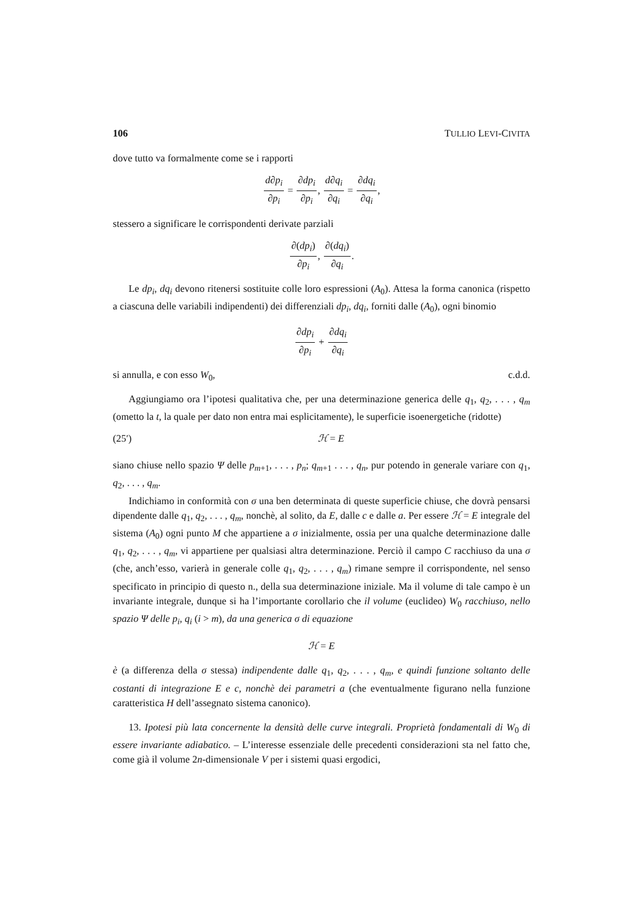106 TULLIO LEVI-CIVITA
dove tutto va formalmente come se i rapporti
d∂p<sub>i</sub> ∂p<sub>i</sub> = ∂dp<sub>i</sub> ∂p<sub>i</sub>, d∂q<sub>i</sub> ∂q<sub>i</sub> = ∂dq<sub>i</sub> ∂q<sub>i</sub>,
stessero a significare le corrispondenti derivate parziali
∂(dp<sub>i</sub>) ∂p<sub>i</sub>, ∂(dq<sub>i</sub>) ∂q<sub>i</sub>.
Le dp<sub>i</sub>, dq<sub>i</sub> devono ritenersi sostituite colle loro espressioni (A<sub>0</sub>). Attesa la forma canonica (rispetto a ciascuna delle variabili indipendenti) dei differenziali dp<sub>i</sub>, dq<sub>i</sub>, forniti dalle (A<sub>0</sub>), ogni binomio
∂dp<sub>i</sub> ∂p<sub>i</sub> + ∂dq<sub>i</sub> ∂q<sub>i</sub>
si annulla, e con esso W<sub>0</sub>, c.d.d.
Aggiungiamo ora l’ipotesi qualitativa che, per una determinazione generica delle q<sub>1</sub>, q<sub>2</sub>, . . . , q<sub>m</sub> (ometto la t, la quale per dato non entra mai esplicitamente), le superficie isoenergetiche (ridotte)
(25′) ℋ = E
siano chiuse nello spazio Ψ delle p<sub>m+1</sub>, . . . , p<sub>n</sub>; q<sub>m+1</sub> . . . , q<sub>n</sub>, pur potendo in generale variare con q<sub>1</sub>, q<sub>2</sub>, . . . , q<sub>m</sub>.
Indichiamo in conformità con σ una ben determinata di queste superficie chiuse, che dovrà pensarsi dipendente dalle q<sub>1</sub>, q<sub>2</sub>, . . . , q<sub>m</sub>, nonchè, al solito, da E, dalle c e dalle a. Per essere ℋ = E integrale del sistema (A<sub>0</sub>) ogni punto M che appartiene a σ inizialmente, ossia per una qualche determinazione dalle q<sub>1</sub>, q<sub>2</sub>, . . . , q<sub>m</sub>, vi appartiene per qualsiasi altra determinazione. Perciò il campo C racchiuso da una σ (che, anch’esso, varierà in generale colle q<sub>1</sub>, q<sub>2</sub>, . . . , q<sub>m</sub>) rimane sempre il corrispondente, nel senso specificato in principio di questo n., della sua determinazione iniziale. Ma il volume di tale campo è un invariante integrale, dunque si ha l’importante corollario che il volume (euclideo) W<sub>0</sub> racchiuso, nello spazio Ψ delle p<sub>i</sub>, q<sub>i</sub> (i > m), da una generica σ di equazione
ℋ = E
è (a differenza della σ stessa) indipendente dalle q<sub>1</sub>, q<sub>2</sub>, . . . , q<sub>m</sub>, e quindi funzione soltanto delle costanti di integrazione E e c, nonchè dei parametri a (che eventualmente figurano nella funzione caratteristica H dell’assegnato sistema canonico).
13. Ipotesi più lata concernente la densità delle curve integrali. Proprietà fondamentali di W<sub>0</sub> di essere invariante adiabatico. – L’interesse essenziale delle precedenti considerazioni sta nel fatto che, come già il volume 2n-dimensionale V per i sistemi quasi ergodici,